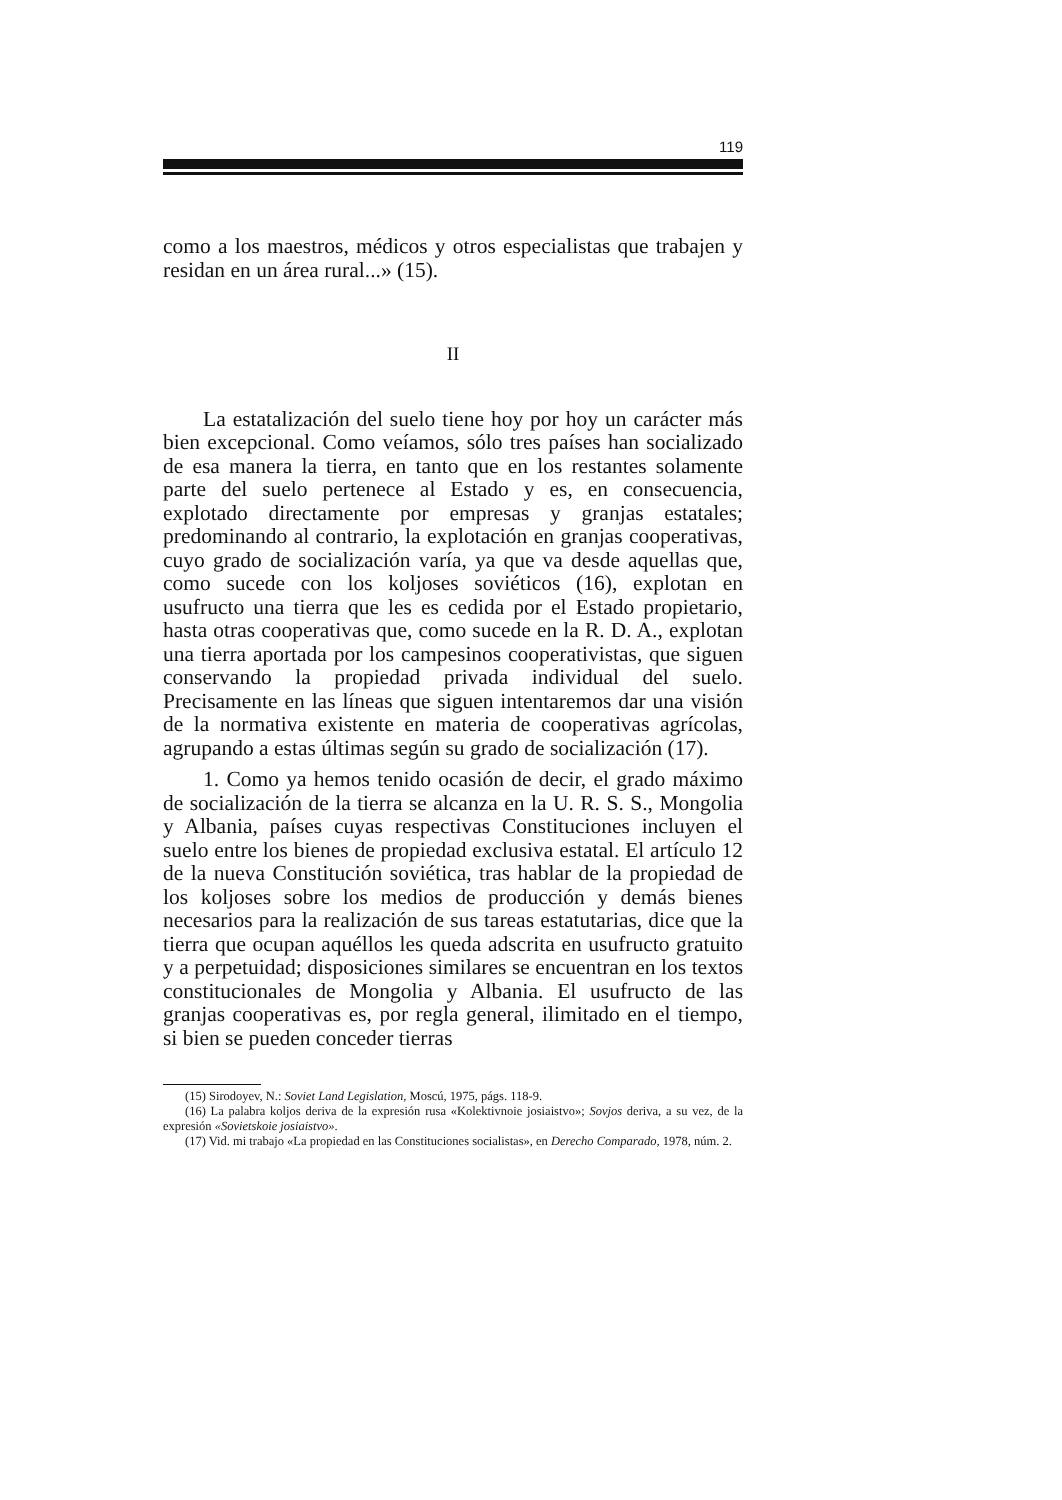119
como a los maestros, médicos y otros especialistas que trabajen y residan en un área rural...» (15).
II
La estatalización del suelo tiene hoy por hoy un carácter más bien excepcional. Como veíamos, sólo tres países han socializado de esa manera la tierra, en tanto que en los restantes solamente parte del suelo pertenece al Estado y es, en consecuencia, explotado directamente por empresas y granjas estatales; predominando al contrario, la explotación en granjas cooperativas, cuyo grado de socialización varía, ya que va desde aquellas que, como sucede con los koljoses soviéticos (16), explotan en usufructo una tierra que les es cedida por el Estado propietario, hasta otras cooperativas que, como sucede en la R. D. A., explotan una tierra aportada por los campesinos cooperativistas, que siguen conservando la propiedad privada individual del suelo. Precisamente en las líneas que siguen intentaremos dar una visión de la normativa existente en materia de cooperativas agrícolas, agrupando a estas últimas según su grado de socialización (17).
1. Como ya hemos tenido ocasión de decir, el grado máximo de socialización de la tierra se alcanza en la U. R. S. S., Mongolia y Albania, países cuyas respectivas Constituciones incluyen el suelo entre los bienes de propiedad exclusiva estatal. El artículo 12 de la nueva Constitución soviética, tras hablar de la propiedad de los koljoses sobre los medios de producción y demás bienes necesarios para la realización de sus tareas estatutarias, dice que la tierra que ocupan aquéllos les queda adscrita en usufructo gratuito y a perpetuidad; disposiciones similares se encuentran en los textos constitucionales de Mongolia y Albania. El usufructo de las granjas cooperativas es, por regla general, ilimitado en el tiempo, si bien se pueden conceder tierras
(15) Sirodoyev, N.: Soviet Land Legislation, Moscú, 1975, págs. 118-9.
(16) La palabra koljos deriva de la expresión rusa «Kolektivnoie josiaistvo»; Sovjos deriva, a su vez, de la expresión «Sovietskoie josiaistvo».
(17) Vid. mi trabajo «La propiedad en las Constituciones socialistas», en Derecho Comparado, 1978, núm. 2.